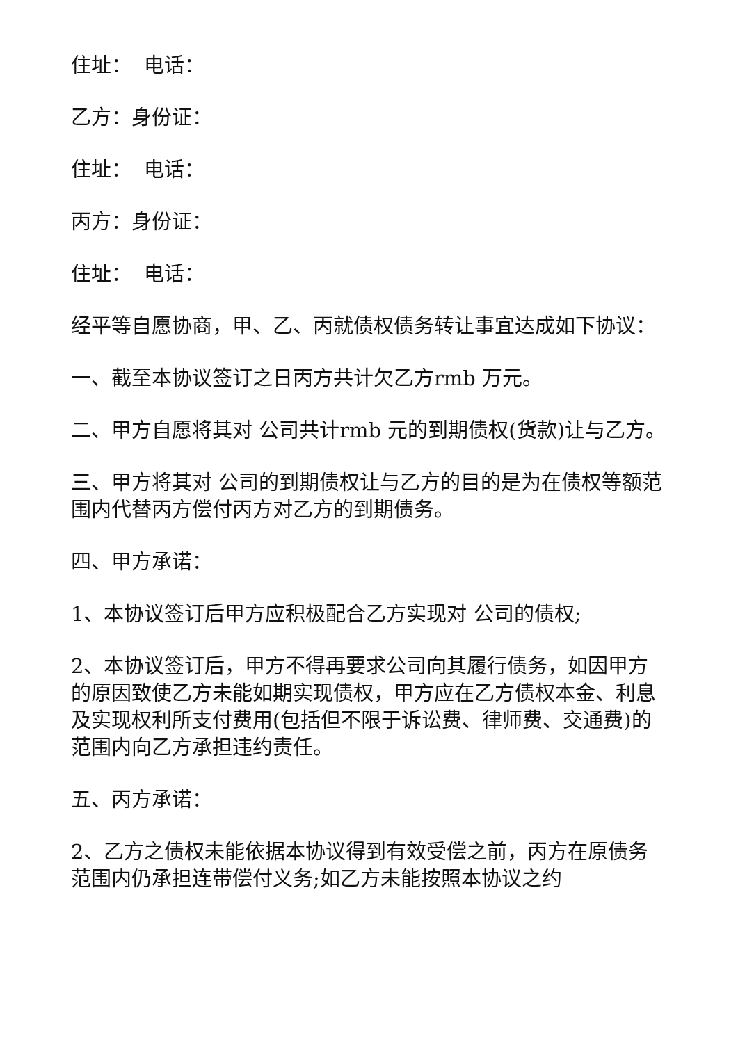住址： 电话：
乙方：身份证：
住址： 电话：
丙方：身份证：
住址： 电话：
经平等自愿协商，甲、乙、丙就债权债务转让事宜达成如下协议：
一、截至本协议签订之日丙方共计欠乙方rmb 万元。
二、甲方自愿将其对 公司共计rmb 元的到期债权(货款)让与乙方。
三、甲方将其对 公司的到期债权让与乙方的目的是为在债权等额范围内代替丙方偿付丙方对乙方的到期债务。
四、甲方承诺：
1、本协议签订后甲方应积极配合乙方实现对 公司的债权;
2、本协议签订后，甲方不得再要求公司向其履行债务，如因甲方的原因致使乙方未能如期实现债权，甲方应在乙方债权本金、利息及实现权利所支付费用(包括但不限于诉讼费、律师费、交通费)的范围内向乙方承担违约责任。
五、丙方承诺：
2、乙方之债权未能依据本协议得到有效受偿之前，丙方在原债务范围内仍承担连带偿付义务;如乙方未能按照本协议之约